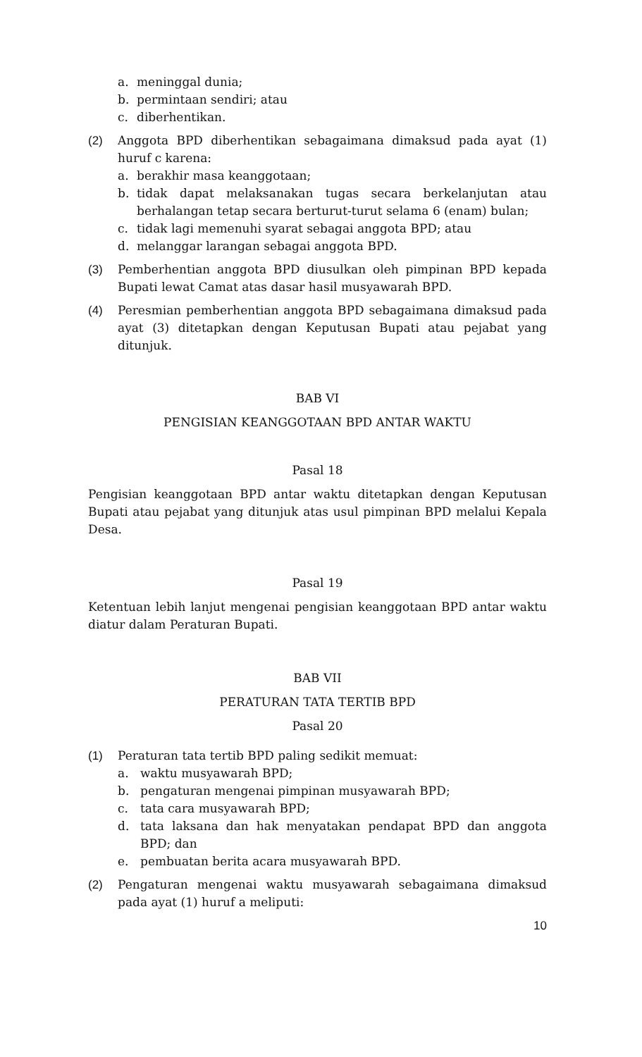a. meninggal dunia;
b. permintaan sendiri; atau
c. diberhentikan.
(2) Anggota BPD diberhentikan sebagaimana dimaksud pada ayat (1) huruf c karena:
a. berakhir masa keanggotaan;
b. tidak dapat melaksanakan tugas secara berkelanjutan atau berhalangan tetap secara berturut-turut selama 6 (enam) bulan;
c. tidak lagi memenuhi syarat sebagai anggota BPD; atau
d. melanggar larangan sebagai anggota BPD.
(3) Pemberhentian anggota BPD diusulkan oleh pimpinan BPD kepada Bupati lewat Camat atas dasar hasil musyawarah BPD.
(4) Peresmian pemberhentian anggota BPD sebagaimana dimaksud pada ayat (3) ditetapkan dengan Keputusan Bupati atau pejabat yang ditunjuk.
BAB VI
PENGISIAN KEANGGOTAAN BPD ANTAR WAKTU
Pasal 18
Pengisian keanggotaan BPD antar waktu ditetapkan dengan Keputusan Bupati atau pejabat yang ditunjuk atas usul pimpinan BPD melalui Kepala Desa.
Pasal 19
Ketentuan lebih lanjut mengenai pengisian keanggotaan BPD antar waktu diatur dalam Peraturan Bupati.
BAB VII
PERATURAN TATA TERTIB BPD
Pasal 20
(1) Peraturan tata tertib BPD paling sedikit memuat:
a. waktu musyawarah BPD;
b. pengaturan mengenai pimpinan musyawarah BPD;
c. tata cara musyawarah BPD;
d. tata laksana dan hak menyatakan pendapat BPD dan anggota BPD; dan
e. pembuatan berita acara musyawarah BPD.
(2) Pengaturan mengenai waktu musyawarah sebagaimana dimaksud pada ayat (1) huruf a meliputi:
10